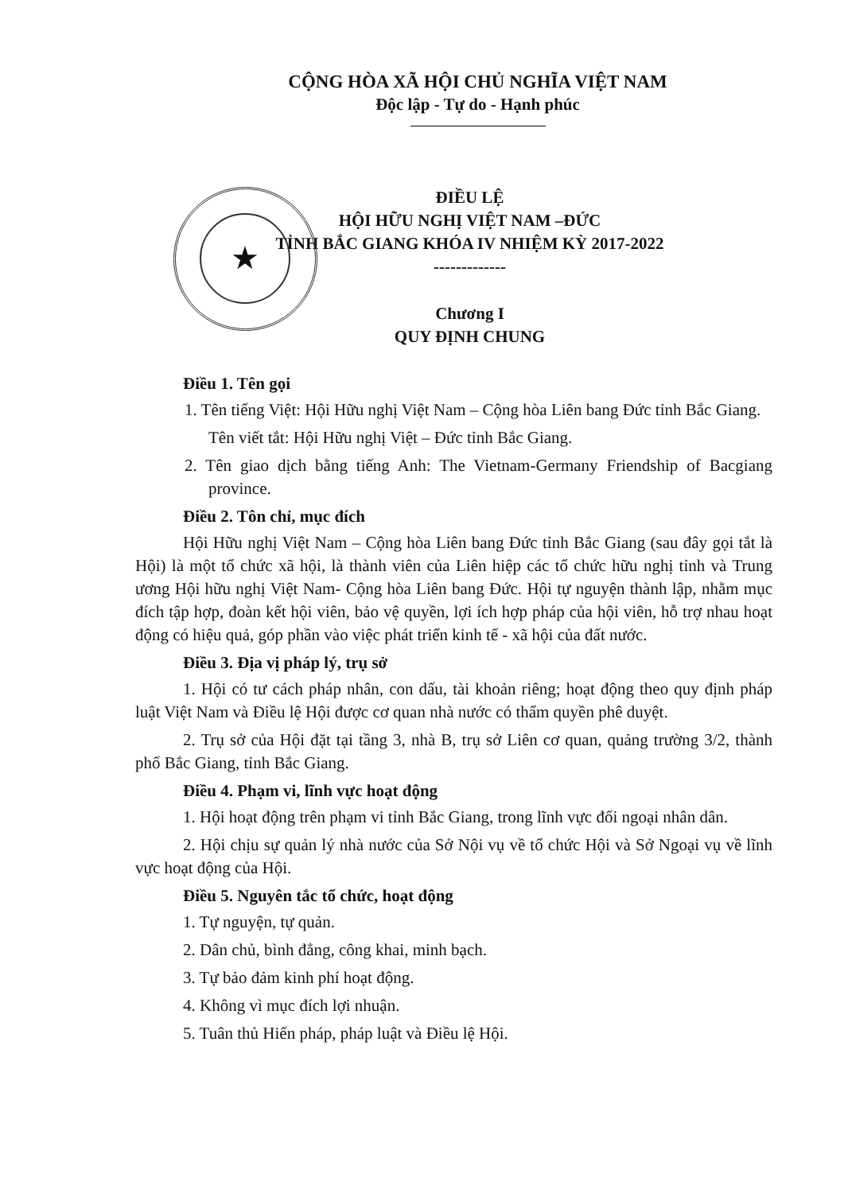CỘNG HÒA XÃ HỘI CHỦ NGHĨA VIỆT NAM
Độc lập - Tự do - Hạnh phúc
★
ĐIỀU LỆ
HỘI HỮU NGHỊ VIỆT NAM –ĐỨC
TỈNH BẮC GIANG KHÓA IV NHIỆM KỲ 2017-2022
-------------
Chương I
QUY ĐỊNH CHUNG
Điều 1. Tên gọi
1. Tên tiếng Việt: Hội Hữu nghị Việt Nam – Cộng hòa Liên bang Đức tỉnh Bắc Giang.
Tên viết tắt: Hội Hữu nghị Việt – Đức tỉnh Bắc Giang.
2. Tên giao dịch bằng tiếng Anh: The Vietnam-Germany Friendship of Bacgiang province.
Điều 2. Tôn chỉ, mục đích
Hội Hữu nghị Việt Nam – Cộng hòa Liên bang Đức tỉnh Bắc Giang (sau đây gọi tắt là Hội) là một tổ chức xã hội, là thành viên của Liên hiệp các tổ chức hữu nghị tỉnh và Trung ương Hội hữu nghị Việt Nam- Cộng hòa Liên bang Đức. Hội tự nguyện thành lập, nhằm mục đích tập hợp, đoàn kết hội viên, bảo vệ quyền, lợi ích hợp pháp của hội viên, hỗ trợ nhau hoạt động có hiệu quả, góp phần vào việc phát triển kinh tế - xã hội của đất nước.
Điều 3. Địa vị pháp lý, trụ sở
1. Hội có tư cách pháp nhân, con dấu, tài khoản riêng; hoạt động theo quy định pháp luật Việt Nam và Điều lệ Hội được cơ quan nhà nước có thẩm quyền phê duyệt.
2. Trụ sở của Hội đặt tại tầng 3, nhà B, trụ sở Liên cơ quan, quảng trường 3/2, thành phố Bắc Giang, tỉnh Bắc Giang.
Điều 4. Phạm vi, lĩnh vực hoạt động
1. Hội hoạt động trên phạm vi tỉnh Bắc Giang, trong lĩnh vực đối ngoại nhân dân.
2. Hội chịu sự quản lý nhà nước của Sở Nội vụ về tổ chức Hội và Sở Ngoại vụ về lĩnh vực hoạt động của Hội.
Điều 5. Nguyên tắc tổ chức, hoạt động
1. Tự nguyện, tự quản.
2. Dân chủ, bình đẳng, công khai, minh bạch.
3. Tự bảo đảm kinh phí hoạt động.
4. Không vì mục đích lợi nhuận.
5. Tuân thủ Hiến pháp, pháp luật và Điều lệ Hội.